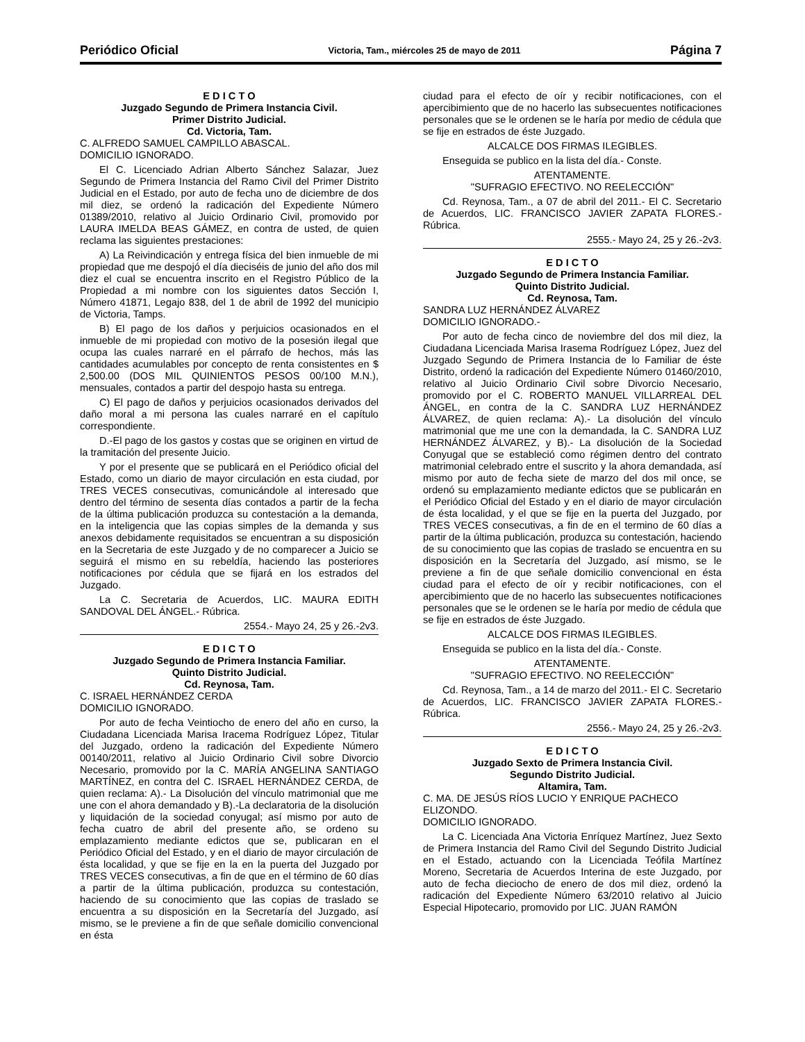Periódico Oficial Victoria, Tam., miércoles 25 de mayo de 2011 Página 7
E D I C T O
Juzgado Segundo de Primera Instancia Civil.
Primer Distrito Judicial.
Cd. Victoria, Tam.
C. ALFREDO SAMUEL CAMPILLO ABASCAL.
DOMICILIO IGNORADO.
El C. Licenciado Adrian Alberto Sánchez Salazar, Juez Segundo de Primera Instancia del Ramo Civil del Primer Distrito Judicial en el Estado, por auto de fecha uno de diciembre de dos mil diez, se ordenó la radicación del Expediente Número 01389/2010, relativo al Juicio Ordinario Civil, promovido por LAURA IMELDA BEAS GÁMEZ, en contra de usted, de quien reclama las siguientes prestaciones:
A) La Reivindicación y entrega física del bien inmueble de mi propiedad que me despojó el día dieciséis de junio del año dos mil diez el cual se encuentra inscrito en el Registro Público de la Propiedad a mi nombre con los siguientes datos Sección I, Número 41871, Legajo 838, del 1 de abril de 1992 del municipio de Victoria, Tamps.
B) El pago de los daños y perjuicios ocasionados en el inmueble de mi propiedad con motivo de la posesión ilegal que ocupa las cuales narraré en el párrafo de hechos, más las cantidades acumulables por concepto de renta consistentes en $ 2,500.00 (DOS MIL QUINIENTOS PESOS 00/100 M.N.), mensuales, contados a partir del despojo hasta su entrega.
C) El pago de daños y perjuicios ocasionados derivados del daño moral a mi persona las cuales narraré en el capítulo correspondiente.
D.-El pago de los gastos y costas que se originen en virtud de la tramitación del presente Juicio.
Y por el presente que se publicará en el Periódico oficial del Estado, como un diario de mayor circulación en esta ciudad, por TRES VECES consecutivas, comunicándole al interesado que dentro del término de sesenta días contados a partir de la fecha de la última publicación produzca su contestación a la demanda, en la inteligencia que las copias simples de la demanda y sus anexos debidamente requisitados se encuentran a su disposición en la Secretaria de este Juzgado y de no comparecer a Juicio se seguirá el mismo en su rebeldía, haciendo las posteriores notificaciones por cédula que se fijará en los estrados del Juzgado.
La C. Secretaria de Acuerdos, LIC. MAURA EDITH SANDOVAL DEL ÁNGEL.- Rúbrica.
2554.- Mayo 24, 25 y 26.-2v3.
E D I C T O
Juzgado Segundo de Primera Instancia Familiar.
Quinto Distrito Judicial.
Cd. Reynosa, Tam.
C. ISRAEL HERNÁNDEZ CERDA
DOMICILIO IGNORADO.
Por auto de fecha Veintiocho de enero del año en curso, la Ciudadana Licenciada Marisa Iracema Rodríguez López, Titular del Juzgado, ordeno la radicación del Expediente Número 00140/2011, relativo al Juicio Ordinario Civil sobre Divorcio Necesario, promovido por la C. MARÍA ANGELINA SANTIAGO MARTÍNEZ, en contra del C. ISRAEL HERNÁNDEZ CERDA, de quien reclama: A).- La Disolución del vínculo matrimonial que me une con el ahora demandado y B).-La declaratoria de la disolución y liquidación de la sociedad conyugal; así mismo por auto de fecha cuatro de abril del presente año, se ordeno su emplazamiento mediante edictos que se, publicaran en el Periódico Oficial del Estado, y en el diario de mayor circulación de ésta localidad, y que se fije en la en la puerta del Juzgado por TRES VECES consecutivas, a fin de que en el término de 60 días a partir de la última publicación, produzca su contestación, haciendo de su conocimiento que las copias de traslado se encuentra a su disposición en la Secretaría del Juzgado, así mismo, se le previene a fin de que señale domicilio convencional en ésta
ciudad para el efecto de oír y recibir notificaciones, con el apercibimiento que de no hacerlo las subsecuentes notificaciones personales que se le ordenen se le haría por medio de cédula que se fije en estrados de éste Juzgado.
ALCALCE DOS FIRMAS ILEGIBLES.
Enseguida se publico en la lista del día.- Conste.
ATENTAMENTE.
"SUFRAGIO EFECTIVO. NO REELECCIÓN"
Cd. Reynosa, Tam., a 07 de abril del 2011.- El C. Secretario de Acuerdos, LIC. FRANCISCO JAVIER ZAPATA FLORES.- Rúbrica.
2555.- Mayo 24, 25 y 26.-2v3.
E D I C T O
Juzgado Segundo de Primera Instancia Familiar.
Quinto Distrito Judicial.
Cd. Reynosa, Tam.
SANDRA LUZ HERNÁNDEZ ÁLVAREZ
DOMICILIO IGNORADO.-
Por auto de fecha cinco de noviembre del dos mil diez, la Ciudadana Licenciada Marisa Irasema Rodríguez López, Juez del Juzgado Segundo de Primera Instancia de lo Familiar de éste Distrito, ordenó la radicación del Expediente Número 01460/2010, relativo al Juicio Ordinario Civil sobre Divorcio Necesario, promovido por el C. ROBERTO MANUEL VILLARREAL DEL ÁNGEL, en contra de la C. SANDRA LUZ HERNÁNDEZ ÁLVAREZ, de quien reclama: A).- La disolución del vínculo matrimonial que me une con la demandada, la C. SANDRA LUZ HERNÁNDEZ ÁLVAREZ, y B).- La disolución de la Sociedad Conyugal que se estableció como régimen dentro del contrato matrimonial celebrado entre el suscrito y la ahora demandada, así mismo por auto de fecha siete de marzo del dos mil once, se ordenó su emplazamiento mediante edictos que se publicarán en el Periódico Oficial del Estado y en el diario de mayor circulación de ésta localidad, y el que se fije en la puerta del Juzgado, por TRES VECES consecutivas, a fin de en el termino de 60 días a partir de la última publicación, produzca su contestación, haciendo de su conocimiento que las copias de traslado se encuentra en su disposición en la Secretaría del Juzgado, así mismo, se le previene a fin de que señale domicilio convencional en ésta ciudad para el efecto de oír y recibir notificaciones, con el apercibimiento que de no hacerlo las subsecuentes notificaciones personales que se le ordenen se le haría por medio de cédula que se fije en estrados de éste Juzgado.
ALCALCE DOS FIRMAS ILEGIBLES.
Enseguida se publico en la lista del día.- Conste.
ATENTAMENTE.
"SUFRAGIO EFECTIVO. NO REELECCIÓN"
Cd. Reynosa, Tam., a 14 de marzo del 2011.- El C. Secretario de Acuerdos, LIC. FRANCISCO JAVIER ZAPATA FLORES.- Rúbrica.
2556.- Mayo 24, 25 y 26.-2v3.
E D I C T O
Juzgado Sexto de Primera Instancia Civil.
Segundo Distrito Judicial.
Altamira, Tam.
C. MA. DE JESÚS RÍOS LUCIO Y ENRIQUE PACHECO ELIZONDO.
DOMICILIO IGNORADO.
La C. Licenciada Ana Victoria Enríquez Martínez, Juez Sexto de Primera Instancia del Ramo Civil del Segundo Distrito Judicial en el Estado, actuando con la Licenciada Teófila Martínez Moreno, Secretaria de Acuerdos Interina de este Juzgado, por auto de fecha dieciocho de enero de dos mil diez, ordenó la radicación del Expediente Número 63/2010 relativo al Juicio Especial Hipotecario, promovido por LIC. JUAN RAMÓN